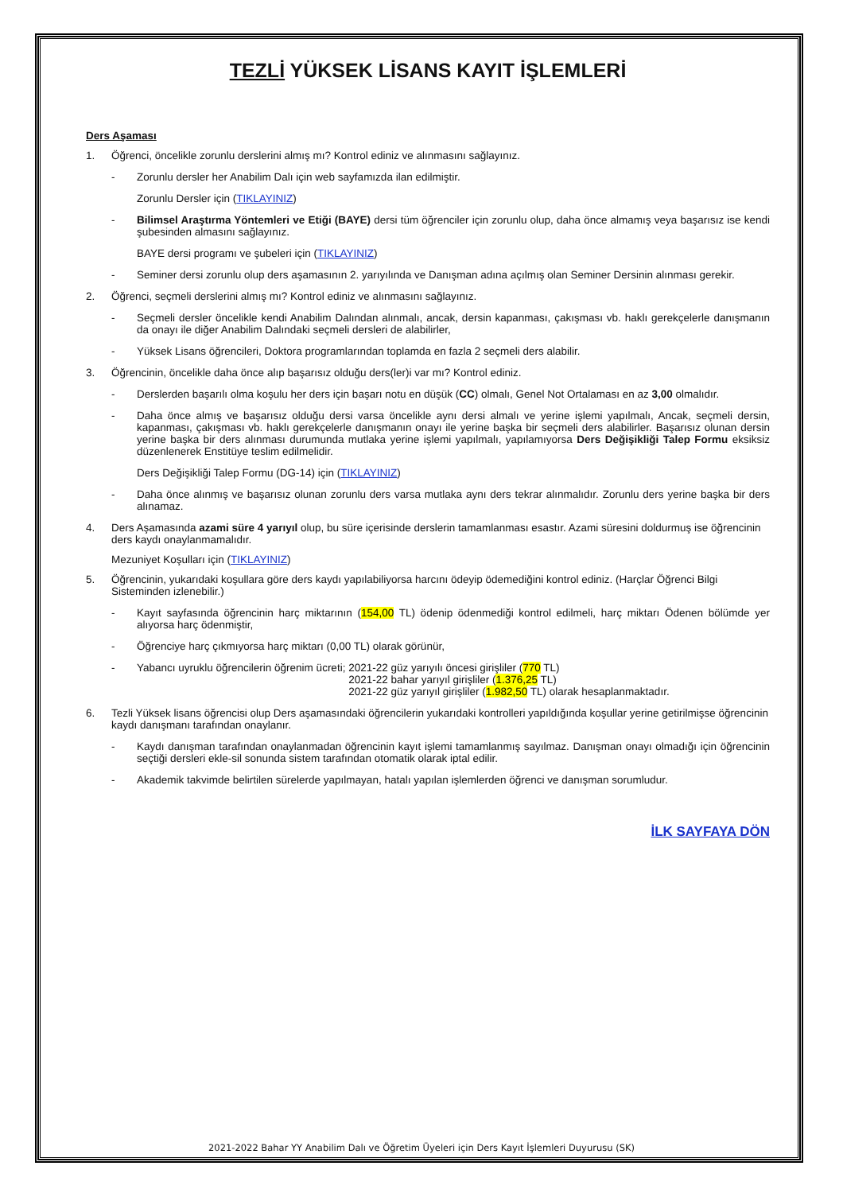TEZLİ YÜKSEK LİSANS KAYIT İŞLEMLERİ
Ders Aşaması
1. Öğrenci, öncelikle zorunlu derslerini almış mı? Kontrol ediniz ve alınmasını sağlayınız.
- Zorunlu dersler her Anabilim Dalı için web sayfamızda ilan edilmiştir.
Zorunlu Dersler için (TIKLAYINIZ)
- Bilimsel Araştırma Yöntemleri ve Etiği (BAYE) dersi tüm öğrenciler için zorunlu olup, daha önce almamış veya başarısız ise kendi şubesinden almasını sağlayınız.
BAYE dersi programı ve şubeleri için (TIKLAYINIZ)
- Seminer dersi zorunlu olup ders aşamasının 2. yarıyılında ve Danışman adına açılmış olan Seminer Dersinin alınması gerekir.
2. Öğrenci, seçmeli derslerini almış mı? Kontrol ediniz ve alınmasını sağlayınız.
- Seçmeli dersler öncelikle kendi Anabilim Dalından alınmalı, ancak, dersin kapanması, çakışması vb. haklı gerekçelerle danışmanın da onayı ile diğer Anabilim Dalındaki seçmeli dersleri de alabilirler,
- Yüksek Lisans öğrencileri, Doktora programlarından toplamda en fazla 2 seçmeli ders alabilir.
3. Öğrencinin, öncelikle daha önce alıp başarısız olduğu ders(ler)i var mı? Kontrol ediniz.
- Derslerden başarılı olma koşulu her ders için başarı notu en düşük (CC) olmalı, Genel Not Ortalaması en az 3,00 olmalıdır.
- Daha önce almış ve başarısız olduğu dersi varsa öncelikle aynı dersi almalı ve yerine işlemi yapılmalı, Ancak, seçmeli dersin, kapanması, çakışması vb. haklı gerekçelerle danışmanın onayı ile yerine başka bir seçmeli ders alabilirler. Başarısız olunan dersin yerine başka bir ders alınması durumunda mutlaka yerine işlemi yapılmalı, yapılamıyorsa Ders Değişikliği Talep Formu eksiksiz düzenlenerek Enstitüye teslim edilmelidir.
Ders Değişikliği Talep Formu (DG-14) için (TIKLAYINIZ)
- Daha önce alınmış ve başarısız olunan zorunlu ders varsa mutlaka aynı ders tekrar alınmalıdır. Zorunlu ders yerine başka bir ders alınamaz.
4. Ders Aşamasında azami süre 4 yarıyıl olup, bu süre içerisinde derslerin tamamlanması esastır. Azami süresini doldurmuş ise öğrencinin ders kaydı onaylanmamalıdır.
Mezuniyet Koşulları için (TIKLAYINIZ)
5. Öğrencinin, yukarıdaki koşullara göre ders kaydı yapılabiliyorsa harcını ödeyip ödemediğini kontrol ediniz. (Harçlar Öğrenci Bilgi Sisteminden izlenebilir.)
- Kayıt sayfasında öğrencinin harç miktarının (154,00 TL) ödenip ödenmediği kontrol edilmeli, harç miktarı Ödenen bölümde yer alıyorsa harç ödenmiştir,
- Öğrenciye harç çıkmıyorsa harç miktarı (0,00 TL) olarak görünür,
- Yabancı uyruklu öğrencilerin öğrenim ücreti; 2021-22 güz yarıyılı öncesi girişliler (770 TL)
2021-22 bahar yarıyıl girişliler (1.376,25 TL)
2021-22 güz yarıyıl girişliler (1.982,50 TL) olarak hesaplanmaktadır.
6. Tezli Yüksek lisans öğrencisi olup Ders aşamasındaki öğrencilerin yukarıdaki kontrolleri yapıldığında koşullar yerine getirilmişse öğrencinin kaydı danışmanı tarafından onaylanır.
- Kaydı danışman tarafından onaylanmadan öğrencinin kayıt işlemi tamamlanmış sayılmaz. Danışman onayı olmadığı için öğrencinin seçtiği dersleri ekle-sil sonunda sistem tarafından otomatik olarak iptal edilir.
- Akademik takvimde belirtilen sürelerde yapılmayan, hatalı yapılan işlemlerden öğrenci ve danışman sorumludur.
İLK SAYFAYA DÖN
2021-2022 Bahar YY Anabilim Dalı ve Öğretim Üyeleri için Ders Kayıt İşlemleri Duyurusu (SK)